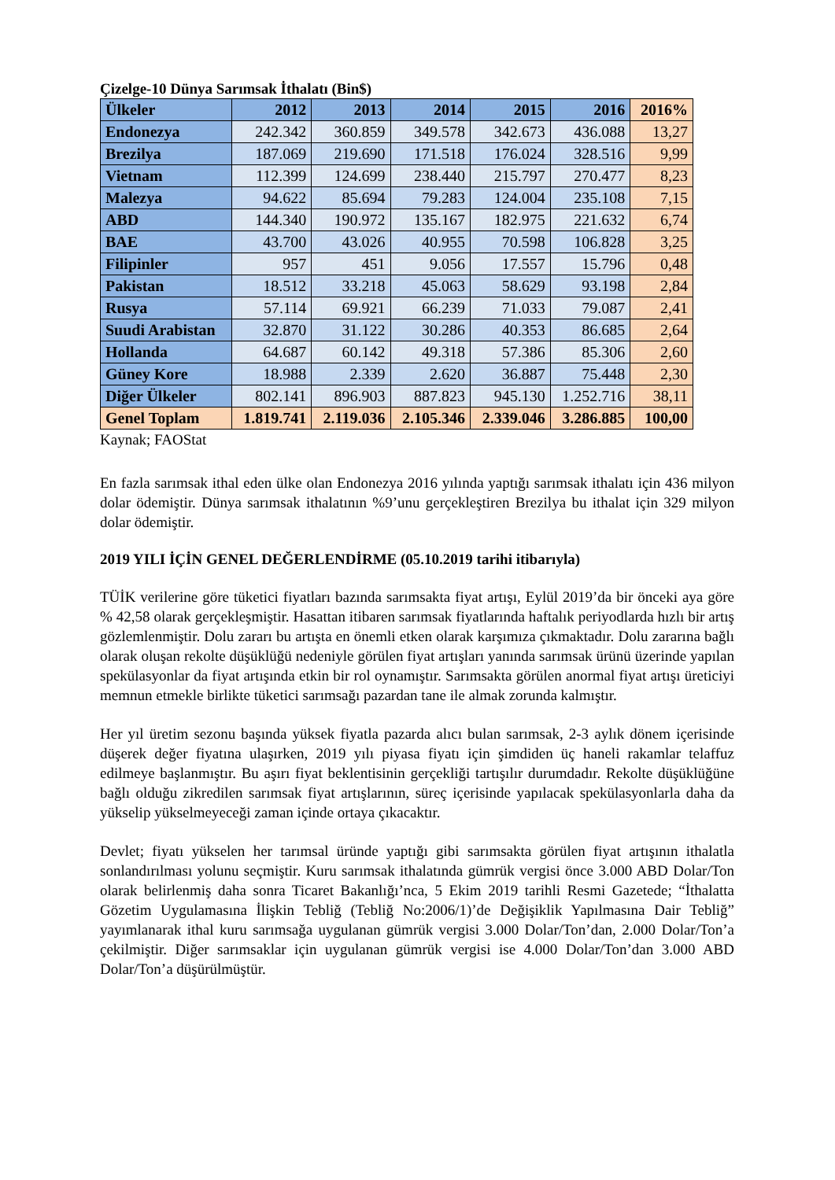Çizelge-10 Dünya Sarımsak İthalatı (Bin$)
| Ülkeler | 2012 | 2013 | 2014 | 2015 | 2016 | 2016% |
| --- | --- | --- | --- | --- | --- | --- |
| Endonezya | 242.342 | 360.859 | 349.578 | 342.673 | 436.088 | 13,27 |
| Brezilya | 187.069 | 219.690 | 171.518 | 176.024 | 328.516 | 9,99 |
| Vietnam | 112.399 | 124.699 | 238.440 | 215.797 | 270.477 | 8,23 |
| Malezya | 94.622 | 85.694 | 79.283 | 124.004 | 235.108 | 7,15 |
| ABD | 144.340 | 190.972 | 135.167 | 182.975 | 221.632 | 6,74 |
| BAE | 43.700 | 43.026 | 40.955 | 70.598 | 106.828 | 3,25 |
| Filipinler | 957 | 451 | 9.056 | 17.557 | 15.796 | 0,48 |
| Pakistan | 18.512 | 33.218 | 45.063 | 58.629 | 93.198 | 2,84 |
| Rusya | 57.114 | 69.921 | 66.239 | 71.033 | 79.087 | 2,41 |
| Suudi Arabistan | 32.870 | 31.122 | 30.286 | 40.353 | 86.685 | 2,64 |
| Hollanda | 64.687 | 60.142 | 49.318 | 57.386 | 85.306 | 2,60 |
| Güney Kore | 18.988 | 2.339 | 2.620 | 36.887 | 75.448 | 2,30 |
| Diğer Ülkeler | 802.141 | 896.903 | 887.823 | 945.130 | 1.252.716 | 38,11 |
| Genel Toplam | 1.819.741 | 2.119.036 | 2.105.346 | 2.339.046 | 3.286.885 | 100,00 |
Kaynak; FAOStat
En fazla sarımsak ithal eden ülke olan Endonezya 2016 yılında yaptığı sarımsak ithalatı için 436 milyon dolar ödemiştir. Dünya sarımsak ithalatının %9’unu gerçekleştiren Brezilya bu ithalat için 329 milyon dolar ödemiştir.
2019 YILI İÇİN GENEL DEĞERLENDİRME (05.10.2019 tarihi itibarıyla)
TÜİK verilerine göre tüketici fiyatları bazında sarımsakta fiyat artışı, Eylül 2019’da bir önceki aya göre % 42,58 olarak gerçekleşmiştir. Hasattan itibaren sarımsak fiyatlarında haftalık periyodlarda hızlı bir artış gözlemlenmiştir. Dolu zararı bu artışta en önemli etken olarak karşımıza çıkmaktadır. Dolu zararına bağlı olarak oluşan rekolte düşüklüğü nedeniyle görülen fiyat artışları yanında sarımsak ürünü üzerinde yapılan spekülasyonlar da fiyat artışında etkin bir rol oynamıştır. Sarımsakta görülen anormal fiyat artışı üreticiyi memnun etmekle birlikte tüketici sarımsağı pazardan tane ile almak zorunda kalmıştır.
Her yıl üretim sezonu başında yüksek fiyatla pazarda alıcı bulan sarımsak, 2-3 aylık dönem içerisinde düşerek değer fiyatına ulaşırken, 2019 yılı piyasa fiyatı için şimdiden üç haneli rakamlar telaffuz edilmeye başlanmıştır. Bu aşırı fiyat beklentisinin gerçekliği tartışılır durumdadır. Rekolte düşüklüğüne bağlı olduğu zikredilen sarımsak fiyat artışlarının, süreç içerisinde yapılacak spekülasyonlarla daha da yükselip yükselmeyeceği zaman içinde ortaya çıkacaktır.
Devlet; fiyatı yükselen her tarımsal üründe yaptığı gibi sarımsakta görülen fiyat artışının ithalatla sonlandırılması yolunu seçmiştir. Kuru sarımsak ithalatında gümrük vergisi önce 3.000 ABD Dolar/Ton olarak belirlenmiş daha sonra Ticaret Bakanlığı’nca, 5 Ekim 2019 tarihli Resmi Gazetede; “İthalatta Gözetim Uygulamasına İlişkin Tebliğ (Tebliğ No:2006/1)’de Değişiklik Yapılmasına Dair Tebliğ” yayımlanarak ithal kuru sarımsağa uygulanan gümrük vergisi 3.000 Dolar/Ton’dan, 2.000 Dolar/Ton’a çekilmiştir. Diğer sarımsaklar için uygulanan gümrük vergisi ise 4.000 Dolar/Ton’dan 3.000 ABD Dolar/Ton’a düşürülmüştür.